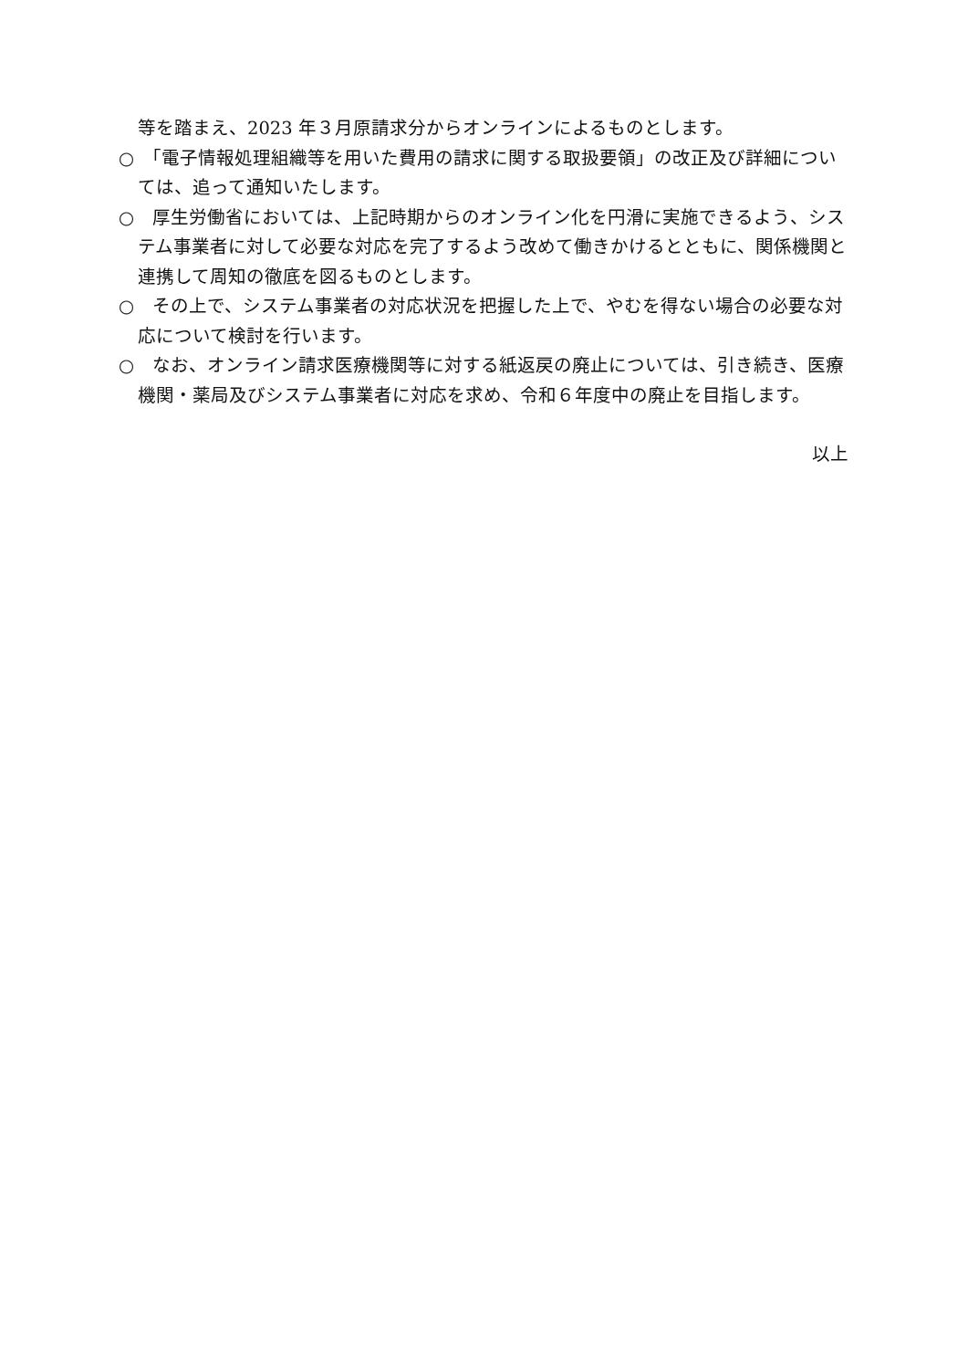等を踏まえ、2023 年３月原請求分からオンラインによるものとします。
○　「電子情報処理組織等を用いた費用の請求に関する取扱要領」の改正及び詳細については、追って通知いたします。
○　厚生労働省においては、上記時期からのオンライン化を円滑に実施できるよう、システム事業者に対して必要な対応を完了するよう改めて働きかけるとともに、関係機関と連携して周知の徹底を図るものとします。
○　その上で、システム事業者の対応状況を把握した上で、やむを得ない場合の必要な対応について検討を行います。
○　なお、オンライン請求医療機関等に対する紙返戻の廃止については、引き続き、医療機関・薬局及びシステム事業者に対応を求め、令和６年度中の廃止を目指します。
以上